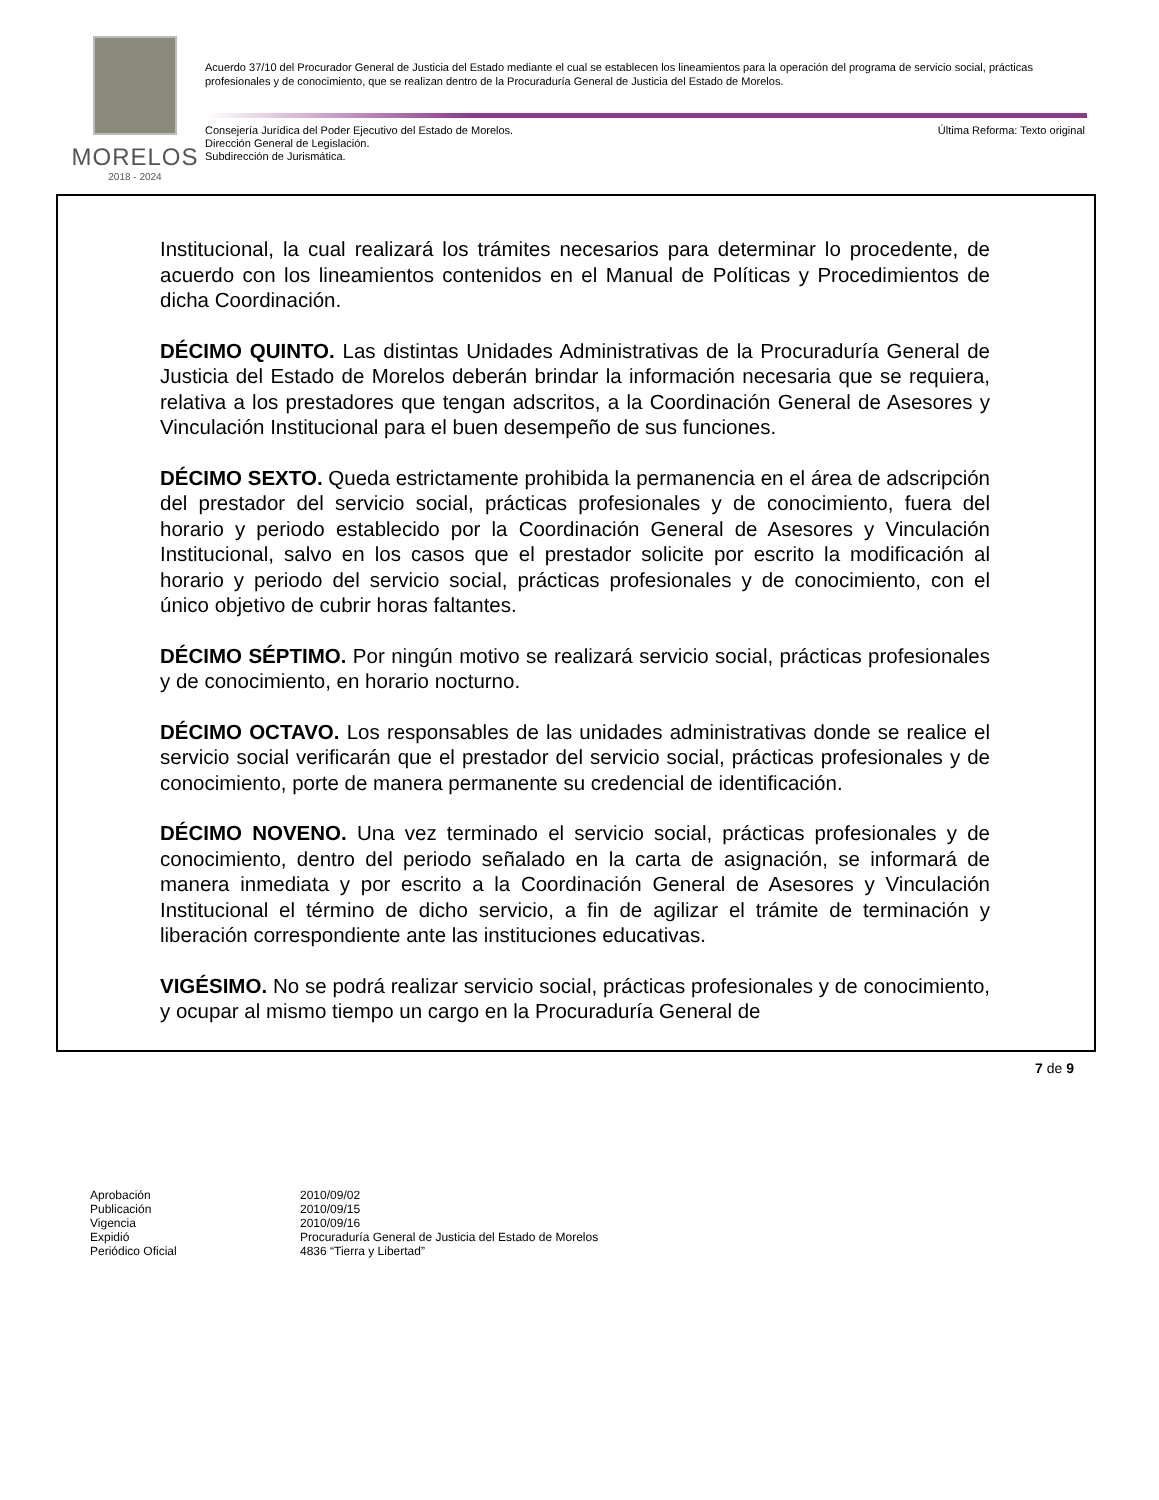MORELOS
2018 - 2024
Acuerdo 37/10 del Procurador General de Justicia del Estado mediante el cual se establecen los lineamientos para la operación del programa de servicio social, prácticas profesionales y de conocimiento, que se realizan dentro de la Procuraduría General de Justicia del Estado de Morelos.
Última Reforma: Texto original Consejería Jurídica del Poder Ejecutivo del Estado de Morelos.
Dirección General de Legislación.
Subdirección de Jurismática.
Institucional, la cual realizará los trámites necesarios para determinar lo procedente, de acuerdo con los lineamientos contenidos en el Manual de Políticas y Procedimientos de dicha Coordinación.
DÉCIMO QUINTO. Las distintas Unidades Administrativas de la Procuraduría General de Justicia del Estado de Morelos deberán brindar la información necesaria que se requiera, relativa a los prestadores que tengan adscritos, a la Coordinación General de Asesores y Vinculación Institucional para el buen desempeño de sus funciones.
DÉCIMO SEXTO. Queda estrictamente prohibida la permanencia en el área de adscripción del prestador del servicio social, prácticas profesionales y de conocimiento, fuera del horario y periodo establecido por la Coordinación General de Asesores y Vinculación Institucional, salvo en los casos que el prestador solicite por escrito la modificación al horario y periodo del servicio social, prácticas profesionales y de conocimiento, con el único objetivo de cubrir horas faltantes.
DÉCIMO SÉPTIMO. Por ningún motivo se realizará servicio social, prácticas profesionales y de conocimiento, en horario nocturno.
DÉCIMO OCTAVO. Los responsables de las unidades administrativas donde se realice el servicio social verificarán que el prestador del servicio social, prácticas profesionales y de conocimiento, porte de manera permanente su credencial de identificación.
DÉCIMO NOVENO. Una vez terminado el servicio social, prácticas profesionales y de conocimiento, dentro del periodo señalado en la carta de asignación, se informará de manera inmediata y por escrito a la Coordinación General de Asesores y Vinculación Institucional el término de dicho servicio, a fin de agilizar el trámite de terminación y liberación correspondiente ante las instituciones educativas.
VIGÉSIMO. No se podrá realizar servicio social, prácticas profesionales y de conocimiento, y ocupar al mismo tiempo un cargo en la Procuraduría General de
7 de 9
| Aprobación | 2010/09/02 |
| Publicación | 2010/09/15 |
| Vigencia | 2010/09/16 |
| Expidió | Procuraduría General de Justicia del Estado de Morelos |
| Periódico Oficial | 4836 “Tierra y Libertad” |